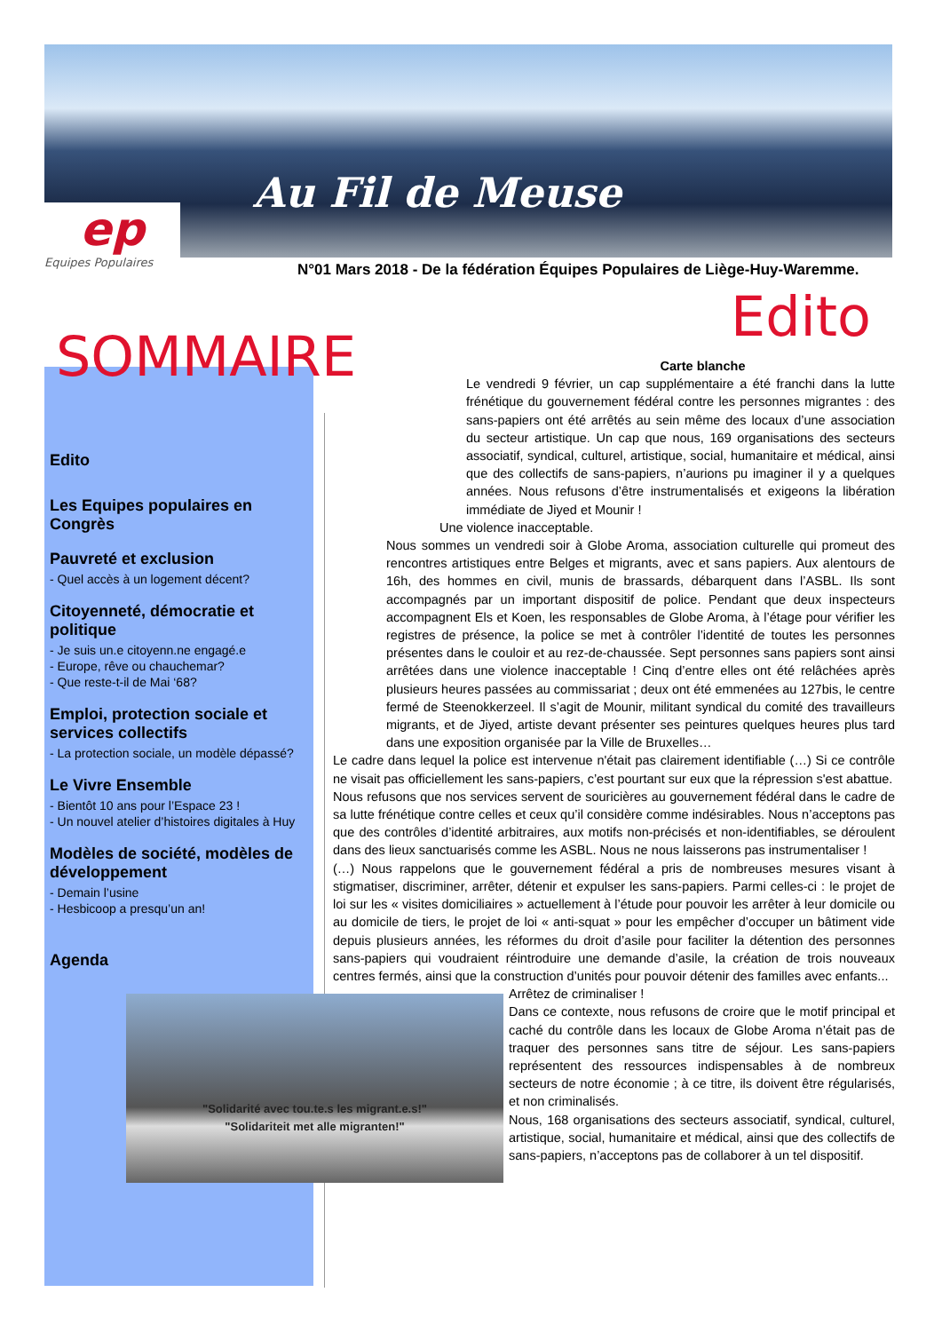Au Fil de Meuse
ep
Equipes Populaires
N°01 Mars 2018 - De la fédération Équipes Populaires de Liège-Huy-Waremme.
Edito
SOMMAIRE
Edito
Les Equipes populaires en Congrès
Pauvreté et exclusion
- Quel accès à un logement décent?
Citoyenneté, démocratie et politique
- Je suis un.e citoyenn.ne engagé.e
- Europe, rêve ou chauchemar?
- Que reste-t-il de Mai ‘68?
Emploi, protection sociale et services collectifs
- La protection sociale, un modèle dépassé?
Le Vivre Ensemble
- Bientôt 10 ans pour l’Espace 23 !
- Un nouvel atelier d’histoires digitales à Huy
Modèles de société, modèles de développement
- Demain l’usine
- Hesbicoop a presqu’un an!
Agenda
Carte blanche
Le vendredi 9 février, un cap supplémentaire a été franchi dans la lutte frénétique du gouvernement fédéral contre les personnes migrantes : des sans-papiers ont été arrêtés au sein même des locaux d’une association du secteur artistique. Un cap que nous, 169 organisations des secteurs associatif, syndical, culturel, artistique, social, humanitaire et médical, ainsi que des collectifs de sans-papiers, n’aurions pu imaginer il y a quelques années. Nous refusons d’être instrumentalisés et exigeons la libération immédiate de Jiyed et Mounir !
Une violence inacceptable.
Nous sommes un vendredi soir à Globe Aroma, association culturelle qui promeut des rencontres artistiques entre Belges et migrants, avec et sans papiers. Aux alentours de 16h, des hommes en civil, munis de brassards, débarquent dans l’ASBL. Ils sont accompagnés par un important dispositif de police. Pendant que deux inspecteurs accompagnent Els et Koen, les responsables de Globe Aroma, à l’étage pour vérifier les registres de présence, la police se met à contrôler l’identité de toutes les personnes présentes dans le couloir et au rez-de-chaussée. Sept personnes sans papiers sont ainsi arrêtées dans une violence inacceptable ! Cinq d’entre elles ont été relâchées après plusieurs heures passées au commissariat ; deux ont été emmenées au 127bis, le centre fermé de Steenokkerzeel. Il s’agit de Mounir, militant syndical du comité des travailleurs migrants, et de Jiyed, artiste devant présenter ses peintures quelques heures plus tard dans une exposition organisée par la Ville de Bruxelles…
Le cadre dans lequel la police est intervenue n'était pas clairement identifiable (…) Si ce contrôle ne visait pas officiellement les sans-papiers, c’est pourtant sur eux que la répression s'est abattue.
Nous refusons que nos services servent de souricières au gouvernement fédéral dans le cadre de sa lutte frénétique contre celles et ceux qu’il considère comme indésirables. Nous n’acceptons pas que des contrôles d’identité arbitraires, aux motifs non-précisés et non-identifiables, se déroulent dans des lieux sanctuarisés comme les ASBL. Nous ne nous laisserons pas instrumentaliser !
(…) Nous rappelons que le gouvernement fédéral a pris de nombreuses mesures visant à stigmatiser, discriminer, arrêter, détenir et expulser les sans-papiers. Parmi celles-ci : le projet de loi sur les « visites domiciliaires » actuellement à l’étude pour pouvoir les arrêter à leur domicile ou au domicile de tiers, le projet de loi « anti-squat » pour les empêcher d’occuper un bâtiment vide depuis plusieurs années, les réformes du droit d’asile pour faciliter la détention des personnes sans-papiers qui voudraient réintroduire une demande d’asile, la création de trois nouveaux centres fermés, ainsi que la construction d’unités pour pouvoir détenir des familles avec enfants...
"Solidarité avec tou.te.s les migrant.e.s!"
"Solidariteit met alle migranten!"
Arrêtez de criminaliser !
Dans ce contexte, nous refusons de croire que le motif principal et caché du contrôle dans les locaux de Globe Aroma n’était pas de traquer des personnes sans titre de séjour. Les sans-papiers représentent des ressources indispensables à de nombreux secteurs de notre économie ; à ce titre, ils doivent être régularisés, et non criminalisés.
Nous, 168 organisations des secteurs associatif, syndical, culturel, artistique, social, humanitaire et médical, ainsi que des collectifs de sans-papiers, n’acceptons pas de collaborer à un tel dispositif.